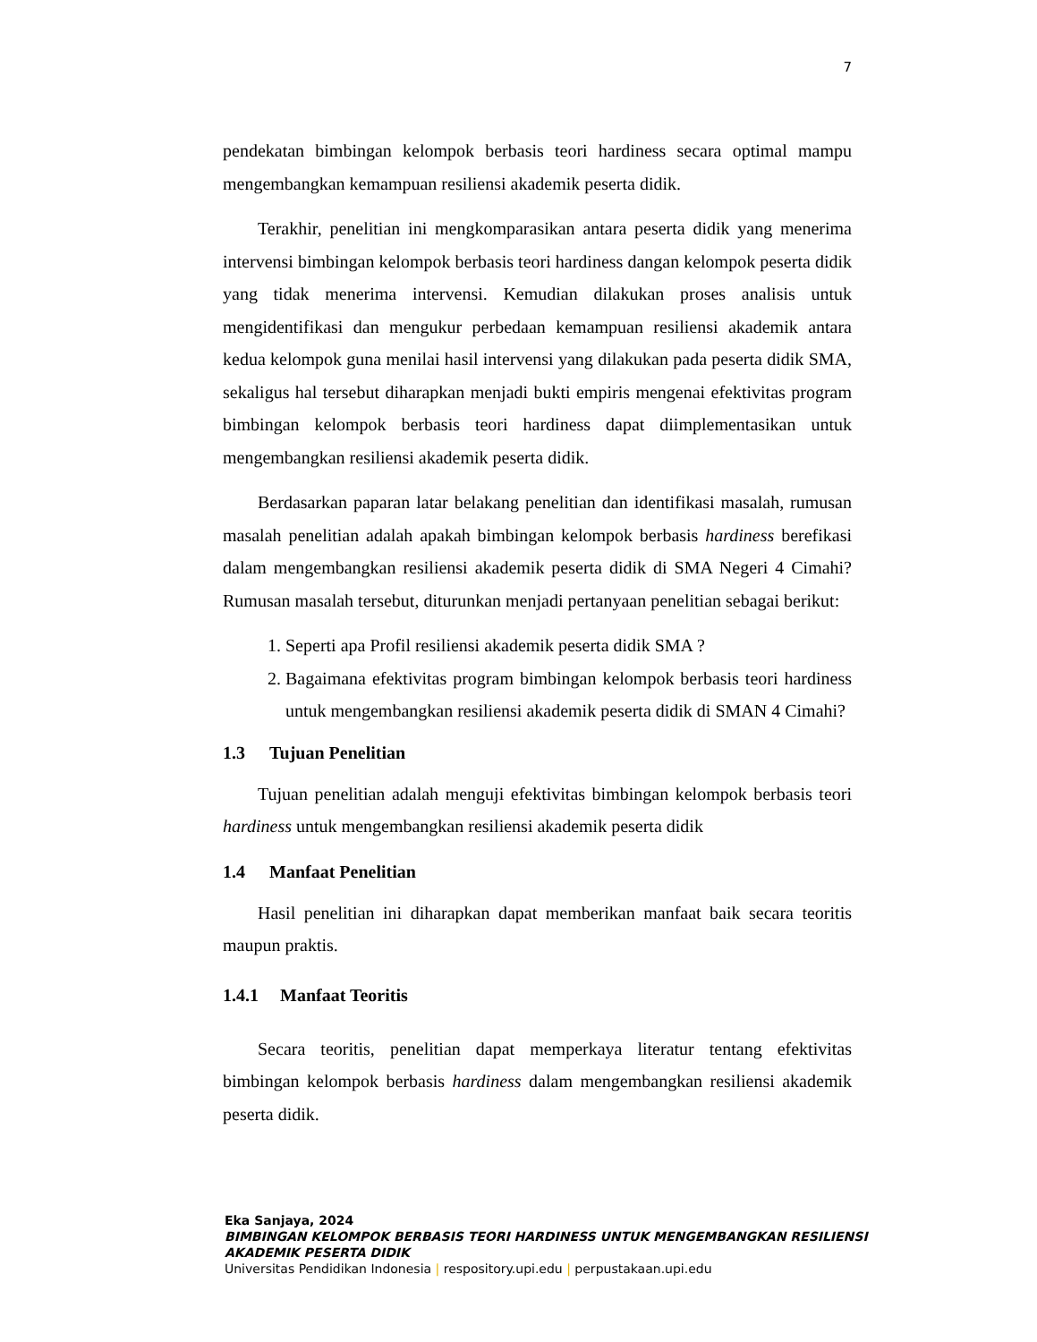7
pendekatan bimbingan kelompok berbasis teori hardiness secara optimal mampu mengembangkan kemampuan resiliensi akademik peserta didik.
Terakhir, penelitian ini mengkomparasikan antara peserta didik yang menerima intervensi bimbingan kelompok berbasis teori hardiness dangan kelompok peserta didik yang tidak menerima intervensi. Kemudian dilakukan proses analisis untuk mengidentifikasi dan mengukur perbedaan kemampuan resiliensi akademik antara kedua kelompok guna menilai hasil intervensi yang dilakukan pada peserta didik SMA, sekaligus hal tersebut diharapkan menjadi bukti empiris mengenai efektivitas program bimbingan kelompok berbasis teori hardiness dapat diimplementasikan untuk mengembangkan resiliensi akademik peserta didik.
Berdasarkan paparan latar belakang penelitian dan identifikasi masalah, rumusan masalah penelitian adalah apakah bimbingan kelompok berbasis hardiness berefikasi dalam mengembangkan resiliensi akademik peserta didik di SMA Negeri 4 Cimahi? Rumusan masalah tersebut, diturunkan menjadi pertanyaan penelitian sebagai berikut:
1. Seperti apa Profil resiliensi akademik peserta didik SMA ?
2. Bagaimana efektivitas program bimbingan kelompok berbasis teori hardiness untuk mengembangkan resiliensi akademik peserta didik di SMAN 4 Cimahi?
1.3 Tujuan Penelitian
Tujuan penelitian adalah menguji efektivitas bimbingan kelompok berbasis teori hardiness untuk mengembangkan resiliensi akademik peserta didik
1.4 Manfaat Penelitian
Hasil penelitian ini diharapkan dapat memberikan manfaat baik secara teoritis maupun praktis.
1.4.1 Manfaat Teoritis
Secara teoritis, penelitian dapat memperkaya literatur tentang efektivitas bimbingan kelompok berbasis hardiness dalam mengembangkan resiliensi akademik peserta didik.
Eka Sanjaya, 2024
BIMBINGAN KELOMPOK BERBASIS TEORI HARDINESS UNTUK MENGEMBANGKAN RESILIENSI
AKADEMIK PESERTA DIDIK
Universitas Pendidikan Indonesia | respository.upi.edu | perpustakaan.upi.edu